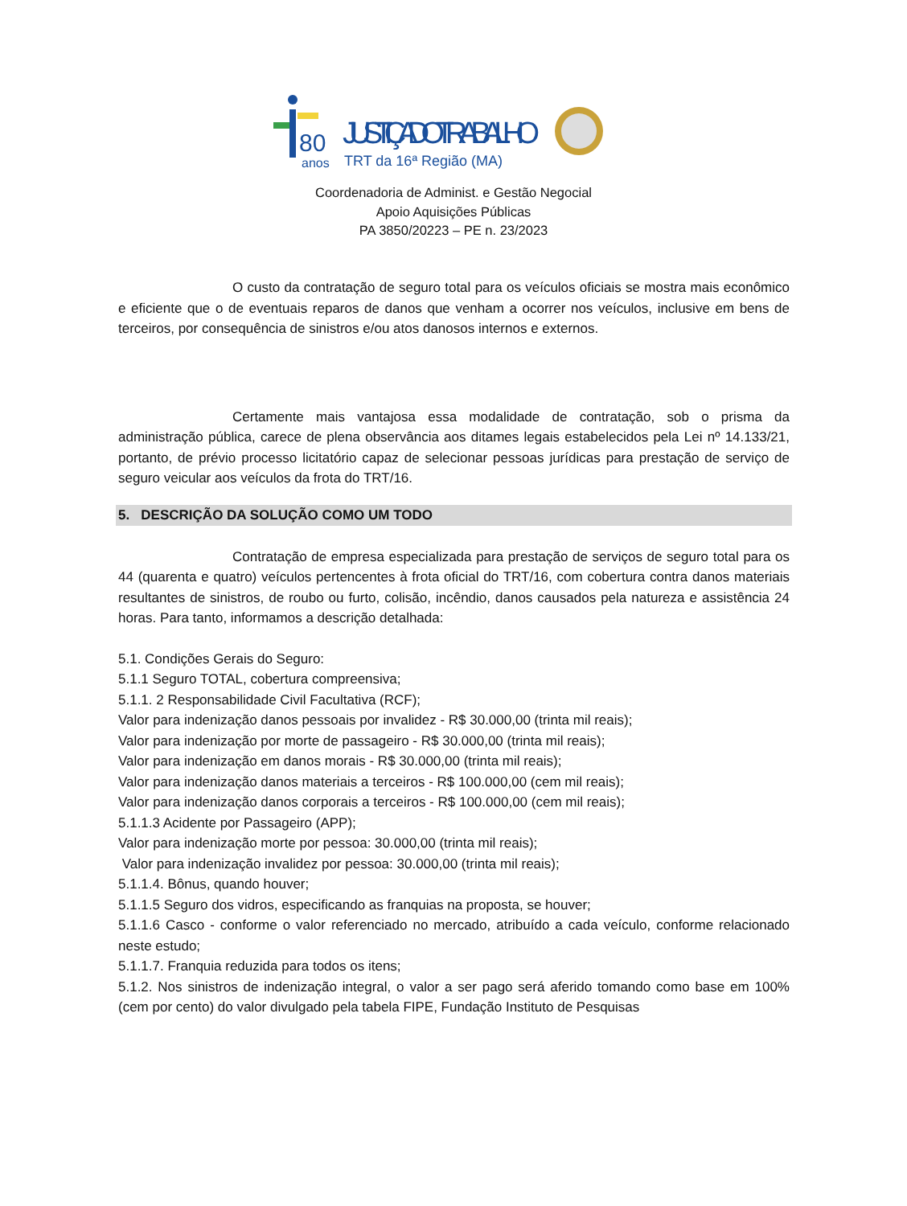80
anos
JUSTIÇA DO TRABALHO
TRT da 16ª Região (MA)
Coordenadoria de Administ. e Gestão Negocial
Apoio Aquisições Públicas
PA 3850/20223 – PE n. 23/2023
O custo da contratação de seguro total para os veículos oficiais se mostra mais econômico e eficiente que o de eventuais reparos de danos que venham a ocorrer nos veículos, inclusive em bens de terceiros, por consequência de sinistros e/ou atos danosos internos e externos.
Certamente mais vantajosa essa modalidade de contratação, sob o prisma da administração pública, carece de plena observância aos ditames legais estabelecidos pela Lei nº 14.133/21, portanto, de prévio processo licitatório capaz de selecionar pessoas jurídicas para prestação de serviço de seguro veicular aos veículos da frota do TRT/16.
5. DESCRIÇÃO DA SOLUÇÃO COMO UM TODO
Contratação de empresa especializada para prestação de serviços de seguro total para os 44 (quarenta e quatro) veículos pertencentes à frota oficial do TRT/16, com cobertura contra danos materiais resultantes de sinistros, de roubo ou furto, colisão, incêndio, danos causados pela natureza e assistência 24 horas. Para tanto, informamos a descrição detalhada:
5.1. Condições Gerais do Seguro:
5.1.1 Seguro TOTAL, cobertura compreensiva;
5.1.1. 2 Responsabilidade Civil Facultativa (RCF);
Valor para indenização danos pessoais por invalidez - R$ 30.000,00 (trinta mil reais);
Valor para indenização por morte de passageiro - R$ 30.000,00 (trinta mil reais);
Valor para indenização em danos morais - R$ 30.000,00 (trinta mil reais);
Valor para indenização danos materiais a terceiros - R$ 100.000,00 (cem mil reais);
Valor para indenização danos corporais a terceiros - R$ 100.000,00 (cem mil reais);
5.1.1.3 Acidente por Passageiro (APP);
Valor para indenização morte por pessoa: 30.000,00 (trinta mil reais);
Valor para indenização invalidez por pessoa: 30.000,00 (trinta mil reais);
5.1.1.4. Bônus, quando houver;
5.1.1.5 Seguro dos vidros, especificando as franquias na proposta, se houver;
5.1.1.6 Casco - conforme o valor referenciado no mercado, atribuído a cada veículo, conforme relacionado neste estudo;
5.1.1.7. Franquia reduzida para todos os itens;
5.1.2. Nos sinistros de indenização integral, o valor a ser pago será aferido tomando como base em 100% (cem por cento) do valor divulgado pela tabela FIPE, Fundação Instituto de Pesquisas